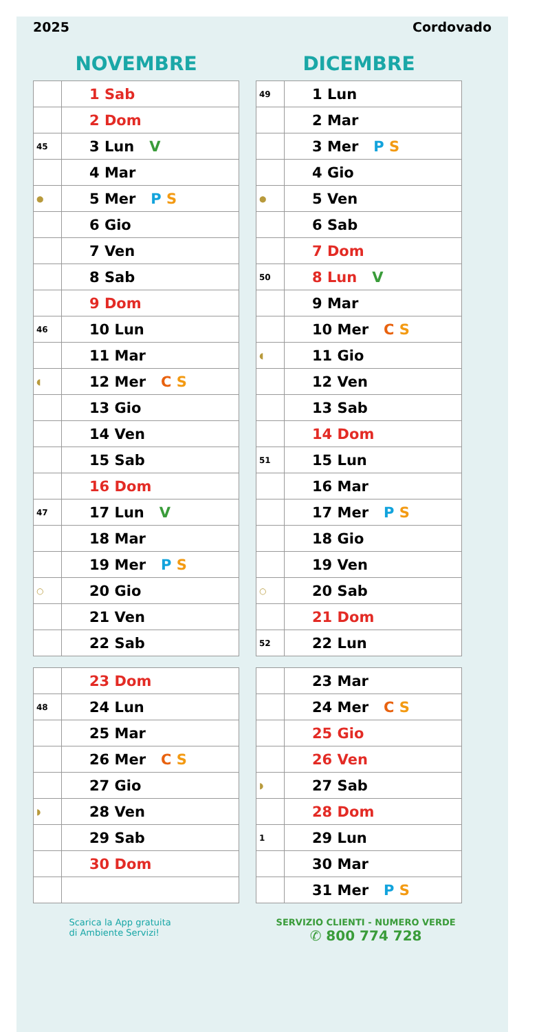2025 Cordovado
NOVEMBRE
| | 1 Sab |
| | 2 Dom |
| 45 | 3 Lun V |
| | 4 Mar |
| ● | 5 Mer P S |
| | 6 Gio |
| | 7 Ven |
| | 8 Sab |
| | 9 Dom |
| 46 | 10 Lun |
| | 11 Mar |
| ◖ | 12 Mer C S |
| | 13 Gio |
| | 14 Ven |
| | 15 Sab |
| | 16 Dom |
| 47 | 17 Lun V |
| | 18 Mar |
| | 19 Mer P S |
| ○ | 20 Gio |
| | 21 Ven |
| | 22 Sab |
| | 23 Dom |
| 48 | 24 Lun |
| | 25 Mar |
| | 26 Mer C S |
| | 27 Gio |
| ◗ | 28 Ven |
| | 29 Sab |
| | 30 Dom |
DICEMBRE
| 49 | 1 Lun |
| | 2 Mar |
| | 3 Mer P S |
| | 4 Gio |
| ● | 5 Ven |
| | 6 Sab |
| | 7 Dom |
| 50 | 8 Lun V |
| | 9 Mar |
| | 10 Mer C S |
| ◖ | 11 Gio |
| | 12 Ven |
| | 13 Sab |
| | 14 Dom |
| 51 | 15 Lun |
| | 16 Mar |
| | 17 Mer P S |
| | 18 Gio |
| | 19 Ven |
| ○ | 20 Sab |
| | 21 Dom |
| 52 | 22 Lun |
| | 23 Mar |
| | 24 Mer C S |
| | 25 Gio |
| | 26 Ven |
| ◗ | 27 Sab |
| | 28 Dom |
| 1 | 29 Lun |
| | 30 Mar |
| | 31 Mer P S |
Scarica la App gratuita
di Ambiente Servizi!
SERVIZIO CLIENTI - NUMERO VERDE
✆ 800 774 728